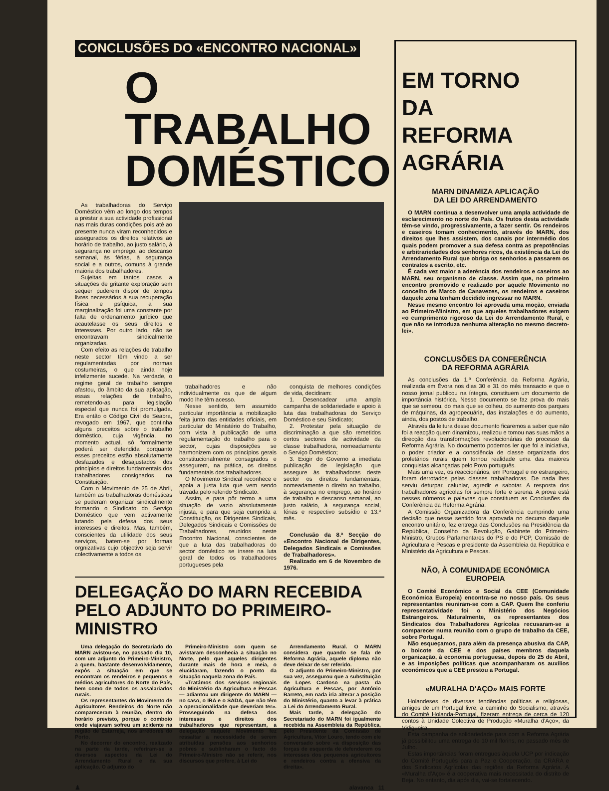CONCLUSÕES DO «ENCONTRO NACIONAL»
O TRABALHO
DOMÉSTICO
As trabalhadoras do Serviço Doméstico vêm ao longo dos tempos a prestar a sua actividade profissional nas mais duras condições pois até ao presente nunca viram reconhecidos e assegurados os direitos relativos ao horário de trabalho, ao justo salário, à segurança no emprego, ao descanso semanal, às férias, à segurança social e a outros, comuns à grande maioria dos trabalhadores.
Sujeitas em tantos casos a situações de gritante exploração sem sequer puderem dispor de tempos livres necessários à sua recuperação física e psíquica, a sua marginalização foi uma constante por falta de ordenamento jurídico que acautelasse os seus direitos e interesses. Por outro lado, não se encontravam sindicalmente organizadas.
Com efeito as relações de trabalho neste sector têm vindo a ser regulamentadas por normas costumeiras, o que ainda hoje infelizmente sucede. Na verdade, o regime geral de trabalho sempre afastou, do âmbito da sua aplicação, essas relações de trabalho, remetendo-as para legislação especial que nunca foi promulgada. Era então o Código Civil de Seabra, revogado em 1967, que continha alguns preceitos sobre o trabalho doméstico, cuja vigência, no momento actual, só formalmente poderá ser defendida porquanto esses preceitos estão absolutamente desfazados e desajustados dos princípios e direitos fundamentais dos trabalhadores consignados na Constituição.
Com o Movimento de 25 de Abril, também as trabalhadoras domésticas se puderam organizar sindicalmente formando o Sindicato do Serviço Doméstico que vem activamente lutando pela defesa dos seus interesses e direitos. Mas, também, conscientes da utilidade dos seus serviços, batem-se por formas orgnizativas cujo objectivo seja servir colectivamente a todos os
trabalhadores e não individualmente os que de algum modo lhe têm acesso.
Nesse sentido, tem assumido particular importância a mobilização feita junto das entidades oficiais, em particular do Ministério do Trabalho, com vista à publicação de uma regulamentação do trabalho para o sector, cujas disposições se harmonizem com os princípios gerais constitucionalmente consagrados e assegurem, na prática, os direitos fundamentais dos trabalhadores.
O Movimento Sindical reconhece e apoia a justa luta que vem sendo travada pelo referido Sindicato.
Assim, e para pôr termo a uma situação de vazio absolutamente injusta, e para que seja cumprida a Constituição, os Dirigentes Sindicais, Delegados Sindicais e Comissões de Trabalhadores, reunidos neste Encontro Nacional, conscientes de que a luta das trabalhadoras do sector doméstico se insere na luta geral de todos os trabalhadores portugueses pela
conquista de melhores condições de vida, decidiram:
1. Desencadear uma ampla campanha de solidariedade e apoio à luta das trabalhadoras do Serviço Doméstico e seu Sindicato;
2. Protestar pela situação de discriminação a que são remetidos certos sectores de actividade da classe trabalhadora, nomeadamente o Serviço Doméstico;
3. Exigir do Governo a imediata publicação de legislação que assegure às trabalhadoras deste sector os direitos fundamentais, nomeadamente o direito ao trabalho, à segurança no emprego, ao horário de trabalho e descanso semanal, ao justo salário, à segurança social, férias e respectivo subsídio e 13.º mês.
Conclusão da 8.ª Secção do «Encontro Nacional de Dirigentes, Delegados Sindicais e Comissões de Trabalhadores».
Realizado em 6 de Novembro de 1976.
DELEGAÇÃO DO MARN RECEBIDA
PELO ADJUNTO DO PRIMEIRO-MINISTRO
Uma delegação do Secretariado do MARN avistou-se, no passado dia 10, com um adjunto do Primeiro-Ministro, a quem, bastante desenvolvidamente, expôs a situação em que se encontram os rendeiros e pequenos e médios agricultores do Norte do País, bem como de todos os assalariados rurais.
Os representantes do Movimento de Agricultores Rendeiros do Norte não compareceram à reunião, dentro do horário previsto, porque o comboio onde viajavam sofreu um acidente na região de Estarreja, nos arredores do Porto.
No decorrer do encontro, realizado na parte da tarde, referiram-se a diversos aspectos da Lei do Arrendamento Rural e da sua aplicação. O adjunto do
Primeiro-Ministro com quem se avistaram desconhecia a situação no Norte, pelo que aqueles dirigentes durante mais de hora e meia, o elucidaram, fazendo o ponto da situação naquela zona do País.
«Tratámos dos serviços regionais do Ministério da Agricultura e Pescas — adiantou um dirigente do MARN — no caso, o IRA e o SADA, que não têm a operacionalidade que deveriam ter». Prosseguindo na defesa dos interesses e direitos dos trabalhadores que representam, a delegação daquele Movimento fez ressaltar a necessidade de serem atribuídas pensões aos senhorios pobres e sublinharam o facto do Primeiro-Ministro não se referir, nos discursos que profere, à Lei do
Arrendamento Rural. O MARN considera que quando se fala de Reforma Agrária, aquele diploma não deve deixar de ser referido.
O adjunto do Primeiro-Ministro, por sua vez, assegurou que a substituição de Lopes Cardoso na pasta da Agricultura e Pescas, por António Barreto, em nada iria alterar a posição do Ministério, quanto a levar à prática a Lei do Arrendamento Rural.
Mais tarde, a delegação do Secretariado do MARN foi igualmente recebida na Assembleia da República, pelo Presidente da Comissão de Agricultura, Vitor Louro, tendo com ele conversado sobre «a disposição das forças de esquerda de defenderem os interesses dos pequenos agricultores e rendeiros contra a ofensiva da direita».
♟ alavanca 11
EM TORNO
DA
REFORMA AGRÁRIA
MARN DINAMIZA APLICAÇÃO
DA LEI DO ARRENDAMENTO
O MARN continua a desenvolver uma ampla actividade de esclarecimento no norte do País. Os frutos desta actividade têm-se vindo, progressivamente, a fazer sentir. Os rendeiros e caseiros tomam conhecimento, através do MARN, dos direitos que lhes assistem, dos canais por intermédio dos quais podem promover a sua defesa contra as prepotências e arbitrariedades dos senhores ricos, da existência da Lei do Arrendamento Rural que obriga os senhorios a passarem os contratos a escrito, etc.
É cada vez maior a aderência dos rendeiros e caseiros ao MARN, seu organismo de classe. Assim que, no primeiro encontro promovido e realizado por aquele Movimento no concelho de Marco de Canavezes, os rendeiros e caseiros daquele zona tenham decidido ingressar no MARN.
Nesse mesmo encontro foi aprovada uma moção, enviada ao Primeiro-Ministro, em que aqueles trabalhadores exigem «o cumprimento rigoroso da Lei do Arrendamento Rural, e que não se introduza nenhuma alteração no mesmo decreto-lei».
CONCLUSÕES DA CONFERÊNCIA
DA REFORMA AGRÁRIA
As conclusões da 1.ª Conferência da Reforma Agrária, realizada em Évora nos dias 30 e 31 do mês transacto e que o nosso jornal publicou na íntegra, constituem um documento de importância histórica. Nesse documento se faz prova do mais que se semeou, do mais que se colheu, do aumento dos parques de máquinas, da agropecuária, das instalações e do aumento, ainda, dos postos de trabalho.
Através da leitura desse documento ficaremos a saber que não foi a reacção quem dinamizou, realizou e tomou nas suas mãos a direcção das transformações revolucionárias do processo da Reforma Agrária. No documento podemos ler que foi a iniciativa, o poder criador e a consciência de classe organizada dos proletários rurais quem tornou realidade uma das maiores conquistas alcançadas pelo Povo português.
Mais uma vez, os reaccionários, em Portugal e no estrangeiro, foram derrotados pelas classes trabalhadoras. De nada lhes serviu deturpar, caluniar, agredir e sabotar. A resposta dos trabalhadores agrícolas foi sempre forte e serena. A prova está nesses números e palavras que constituem as Conclusões da Conferência da Reforma Agrária.
A Comissão Organizadora da Conferência cumprindo uma decisão que nesse sentido fora aprovada no decurso daquele encontro unitário, fez entrega das Conclusões na Presidência da República, Conselho da Revolução, Gabinete do Primeiro-Ministro, Grupos Parlamentares do PS e do PCP, Comissão de Agricultura e Pescas e presidente da Assembleia da República e Ministério da Agricultura e Pescas.
NÃO, À COMUNIDADE ECONÓMICA EUROPEIA
O Comité Económico e Social da CEE (Comunidade Económica Europeia) encontra-se no nosso país. Os seus representantes reuniram-se com a CAP. Quem lhe conferiu representatividade foi o Ministério dos Negócios Estrangeiros. Naturalmente, os representantes dos Sindicatos dos Trabalhadores Agrícolas recusaram-se a comparecer numa reunião com o grupo de trabalho da CEE, sobre Portugal.
Não esqueçamos, para além da presença abusiva da CAP, o boicote da CEE e dos países membros daquela organização, à economia portuguesa, depois do 25 de Abril, e as imposições políticas que acompanharam os auxílios económicos que a CEE prestou a Portugal.
«MURALHA D'AÇO» MAIS FORTE
Holandeses de diversas tendências políticas e religiosas, amigos de um Portugal livre, a caminho do Socialismo, através do Comité Holanda-Portugal, fizeram entrega de cerca de 120 contos à Unidade Colectiva de Produção «Muralha d'Aço», da Vidigueira.
Esta campanha de solidariedade para com a Reforma Agrária já possibilitou uma entrega de 10 mil florins, no passado mês de Julho.
Estas importâncias foram entregues àquela UCP por indicação do Comité Português para a Paz e Cooperação, da CRARA e dos Sindicatos Agrícolas das regiões da Reforma Agrária. A «Muralha d'Aço» é a cooperativa mais necessitada do distrito de Beja. No entanto, dia após dia, vai-se fortalecendo.